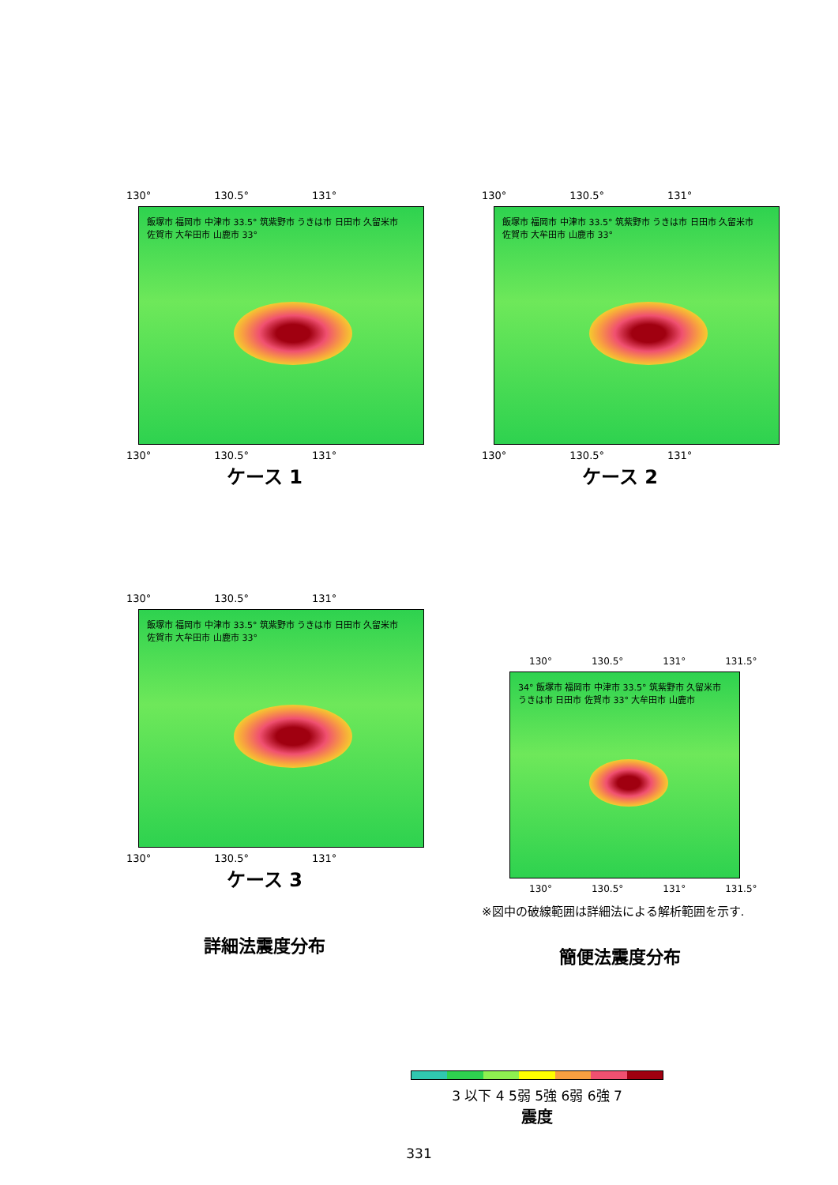130° 130.5° 131°
飯塚市 福岡市 中津市 33.5° 筑紫野市 うきは市 日田市 久留米市 佐賀市 大牟田市 山鹿市 33°
130° 130.5° 131°
ケース 1
130° 130.5° 131°
飯塚市 福岡市 中津市 33.5° 筑紫野市 うきは市 日田市 久留米市 佐賀市 大牟田市 山鹿市 33°
130° 130.5° 131°
ケース 2
130° 130.5° 131°
飯塚市 福岡市 中津市 33.5° 筑紫野市 うきは市 日田市 久留米市 佐賀市 大牟田市 山鹿市 33°
130° 130.5° 131°
ケース 3
詳細法震度分布
130° 130.5° 131° 131.5°
34° 飯塚市 福岡市 中津市 33.5° 筑紫野市 久留米市 うきは市 日田市 佐賀市 33° 大牟田市 山鹿市
130° 130.5° 131° 131.5°
※図中の破線範囲は詳細法による解析範囲を示す.
簡便法震度分布
3 以下 4 5弱 5強 6弱 6強 7
震度
331